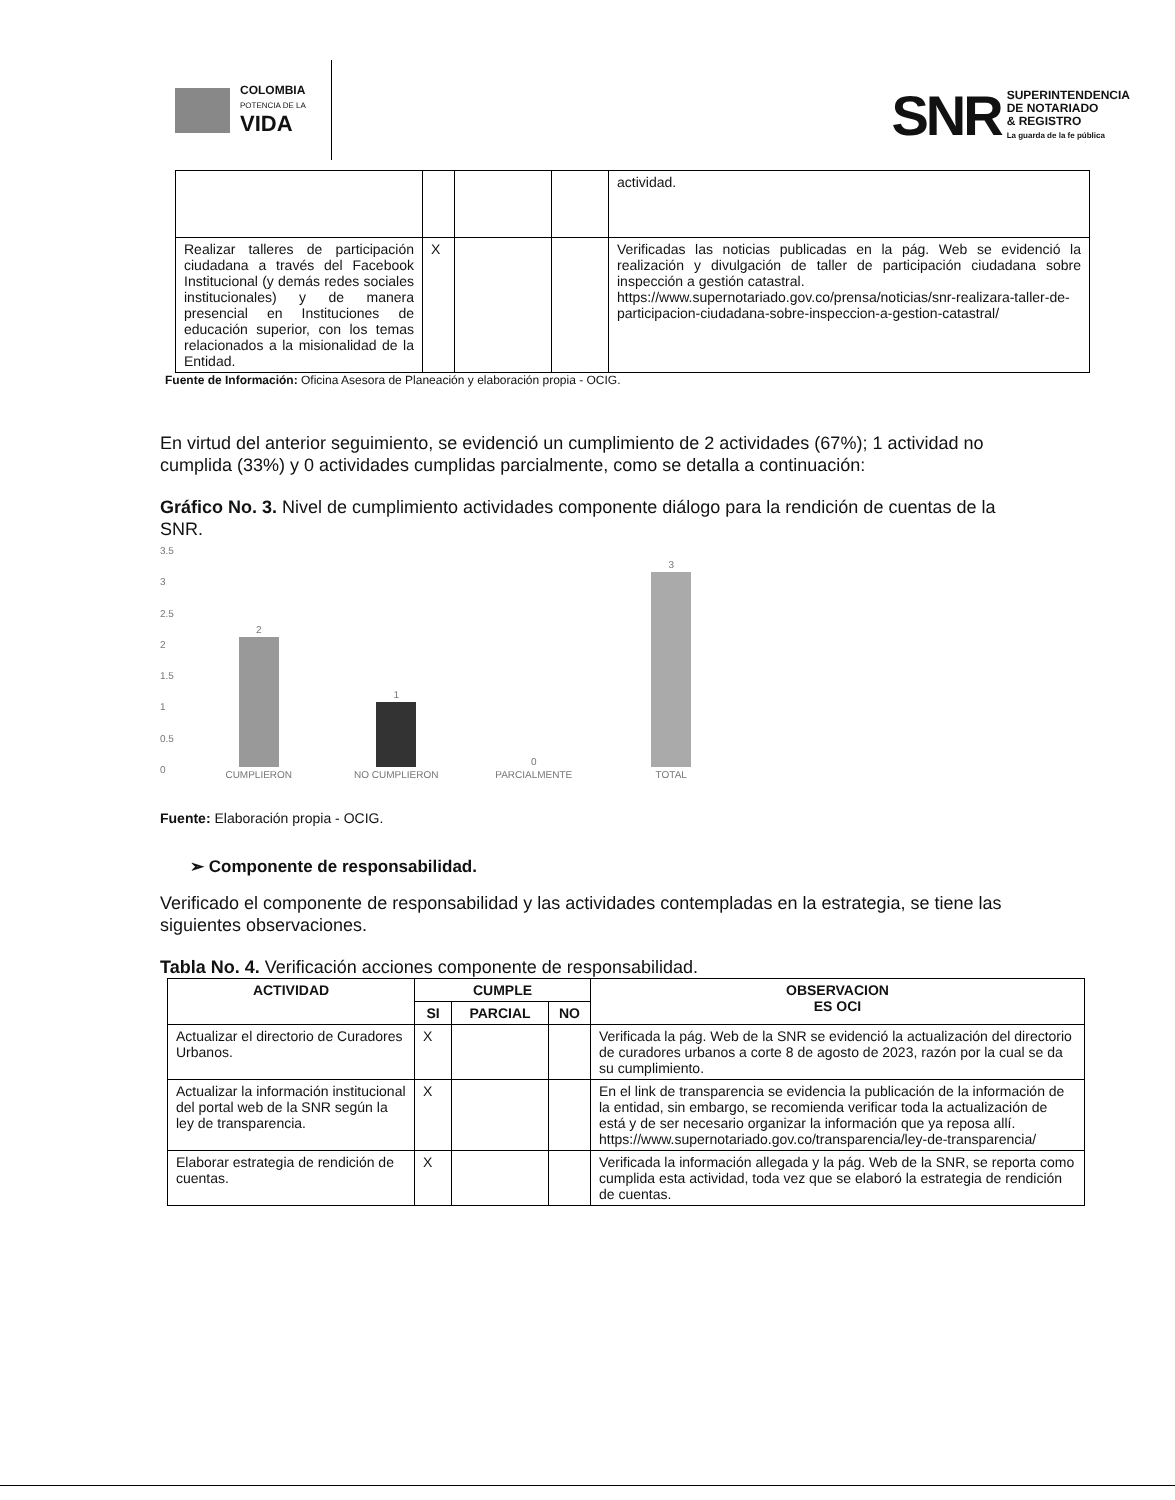COLOMBIA
POTENCIA DE LA
VIDA
SNR
SUPERINTENDENCIA
DE NOTARIADO
& REGISTRO
La guarda de la fe pública
| | | | | actividad. |
| Realizar talleres de participación ciudadana a través del Facebook Institucional (y demás redes sociales institucionales) y de manera presencial en Instituciones de educación superior, con los temas relacionados a la misionalidad de la Entidad. | X | | | Verificadas las noticias publicadas en la pág. Web se evidenció la realización y divulgación de taller de participación ciudadana sobre inspección a gestión catastral. https://www.supernotariado.gov.co/prensa/noticias/snr-realizara-taller-de-participacion-ciudadana-sobre-inspeccion-a-gestion-catastral/ |
Fuente de Información: Oficina Asesora de Planeación y elaboración propia - OCIG.
En virtud del anterior seguimiento, se evidenció un cumplimiento de 2 actividades (67%); 1 actividad no cumplida (33%) y 0 actividades cumplidas parcialmente, como se detalla a continuación:
Gráfico No. 3. Nivel de cumplimiento actividades componente diálogo para la rendición de cuentas de la SNR.
3.5
3
2.5
2
1.5
1
0.5
0
2
CUMPLIERON
1
NO CUMPLIERON
0
PARCIALMENTE
3
TOTAL
Fuente: Elaboración propia - OCIG.
➢ Componente de responsabilidad.
Verificado el componente de responsabilidad y las actividades contempladas en la estrategia, se tiene las siguientes observaciones.
Tabla No. 4. Verificación acciones componente de responsabilidad.
| ACTIVIDAD | CUMPLE | | | OBSERVACION ES OCI |
| --- | --- | --- | --- | --- |
| | SI | PARCIAL | NO | |
| Actualizar el directorio de Curadores Urbanos. | X | | | Verificada la pág. Web de la SNR se evidenció la actualización del directorio de curadores urbanos a corte 8 de agosto de 2023, razón por la cual se da su cumplimiento. |
| Actualizar la información institucional del portal web de la SNR según la ley de transparencia. | X | | | En el link de transparencia se evidencia la publicación de la información de la entidad, sin embargo, se recomienda verificar toda la actualización de está y de ser necesario organizar la información que ya reposa allí. https://www.supernotariado.gov.co/transparencia/ley-de-transparencia/ |
| Elaborar estrategia de rendición de cuentas. | X | | | Verificada la información allegada y la pág. Web de la SNR, se reporta como cumplida esta actividad, toda vez que se elaboró la estrategia de rendición de cuentas. |